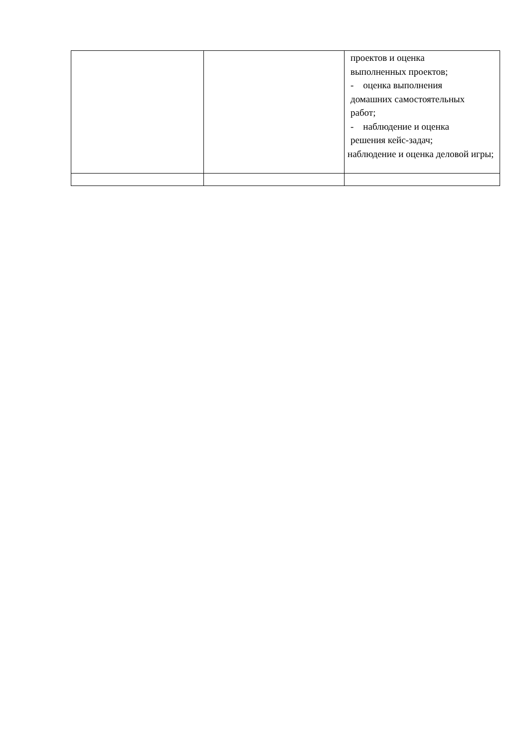| | | проектов и оценка выполненных проектов; - оценка выполнения домашних самостоятельных работ; - наблюдение и оценка решения кейс-задач; наблюдение и оценка деловой игры; |